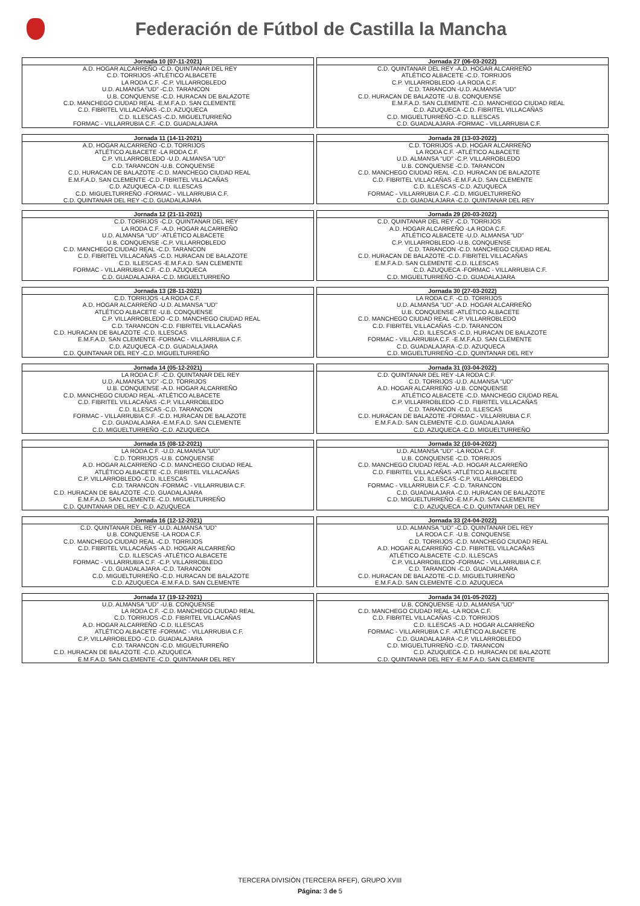Federación de Fútbol de Castilla la Mancha
| Jornada 10 (07-11-2021) |
| --- |
| A.D. HOGAR ALCARREÑO -C.D. QUINTANAR DEL REY |
| C.D. TORRIJOS -ATLÉTICO ALBACETE |
| LA RODA C.F. -C.P. VILLARROBLEDO |
| U.D. ALMANSA "UD" -C.D. TARANCON |
| U.B. CONQUENSE -C.D. HURACAN DE BALAZOTE |
| C.D. MANCHEGO CIUDAD REAL -E.M.F.A.D. SAN CLEMENTE |
| C.D. FIBRITEL VILLACAÑAS -C.D. AZUQUECA |
| C.D. ILLESCAS -C.D. MIGUELTURREÑO |
| FORMAC - VILLARRUBIA C.F. -C.D. GUADALAJARA |
| Jornada 27 (06-03-2022) |
| --- |
| C.D. QUINTANAR DEL REY -A.D. HOGAR ALCARREÑO |
| ATLÉTICO ALBACETE -C.D. TORRIJOS |
| C.P. VILLARROBLEDO -LA RODA C.F. |
| C.D. TARANCON -U.D. ALMANSA "UD" |
| C.D. HURACAN DE BALAZOTE -U.B. CONQUENSE |
| E.M.F.A.D. SAN CLEMENTE -C.D. MANCHEGO CIUDAD REAL |
| C.D. AZUQUECA -C.D. FIBRITEL VILLACAÑAS |
| C.D. MIGUELTURREÑO -C.D. ILLESCAS |
| C.D. GUADALAJARA -FORMAC - VILLARRUBIA C.F. |
| Jornada 11 (14-11-2021) |
| --- |
| A.D. HOGAR ALCARREÑO -C.D. TORRIJOS |
| ATLÉTICO ALBACETE -LA RODA C.F. |
| C.P. VILLARROBLEDO -U.D. ALMANSA "UD" |
| C.D. TARANCON -U.B. CONQUENSE |
| C.D. HURACAN DE BALAZOTE -C.D. MANCHEGO CIUDAD REAL |
| E.M.F.A.D. SAN CLEMENTE -C.D. FIBRITEL VILLACAÑAS |
| C.D. AZUQUECA -C.D. ILLESCAS |
| C.D. MIGUELTURREÑO -FORMAC - VILLARRUBIA C.F. |
| C.D. QUINTANAR DEL REY -C.D. GUADALAJARA |
| Jornada 28 (13-03-2022) |
| --- |
| C.D. TORRIJOS -A.D. HOGAR ALCARREÑO |
| LA RODA C.F. -ATLÉTICO ALBACETE |
| U.D. ALMANSA "UD" -C.P. VILLARROBLEDO |
| U.B. CONQUENSE -C.D. TARANCON |
| C.D. MANCHEGO CIUDAD REAL -C.D. HURACAN DE BALAZOTE |
| C.D. FIBRITEL VILLACAÑAS -E.M.F.A.D. SAN CLEMENTE |
| C.D. ILLESCAS -C.D. AZUQUECA |
| FORMAC - VILLARRUBIA C.F. -C.D. MIGUELTURREÑO |
| C.D. GUADALAJARA -C.D. QUINTANAR DEL REY |
| Jornada 12 (21-11-2021) |
| --- |
| C.D. TORRIJOS -C.D. QUINTANAR DEL REY |
| LA RODA C.F. -A.D. HOGAR ALCARREÑO |
| U.D. ALMANSA "UD" -ATLÉTICO ALBACETE |
| U.B. CONQUENSE -C.P. VILLARROBLEDO |
| C.D. MANCHEGO CIUDAD REAL -C.D. TARANCON |
| C.D. FIBRITEL VILLACAÑAS -C.D. HURACAN DE BALAZOTE |
| C.D. ILLESCAS -E.M.F.A.D. SAN CLEMENTE |
| FORMAC - VILLARRUBIA C.F. -C.D. AZUQUECA |
| C.D. GUADALAJARA -C.D. MIGUELTURREÑO |
| Jornada 29 (20-03-2022) |
| --- |
| C.D. QUINTANAR DEL REY -C.D. TORRIJOS |
| A.D. HOGAR ALCARREÑO -LA RODA C.F. |
| ATLÉTICO ALBACETE -U.D. ALMANSA "UD" |
| C.P. VILLARROBLEDO -U.B. CONQUENSE |
| C.D. TARANCON -C.D. MANCHEGO CIUDAD REAL |
| C.D. HURACAN DE BALAZOTE -C.D. FIBRITEL VILLACAÑAS |
| E.M.F.A.D. SAN CLEMENTE -C.D. ILLESCAS |
| C.D. AZUQUECA -FORMAC - VILLARRUBIA C.F. |
| C.D. MIGUELTURREÑO -C.D. GUADALAJARA |
| Jornada 13 (28-11-2021) |
| --- |
| C.D. TORRIJOS -LA RODA C.F. |
| A.D. HOGAR ALCARREÑO -U.D. ALMANSA "UD" |
| ATLÉTICO ALBACETE -U.B. CONQUENSE |
| C.P. VILLARROBLEDO -C.D. MANCHEGO CIUDAD REAL |
| C.D. TARANCON -C.D. FIBRITEL VILLACAÑAS |
| C.D. HURACAN DE BALAZOTE -C.D. ILLESCAS |
| E.M.F.A.D. SAN CLEMENTE -FORMAC - VILLARRUBIA C.F. |
| C.D. AZUQUECA -C.D. GUADALAJARA |
| C.D. QUINTANAR DEL REY -C.D. MIGUELTURREÑO |
| Jornada 30 (27-03-2022) |
| --- |
| LA RODA C.F. -C.D. TORRIJOS |
| U.D. ALMANSA "UD" -A.D. HOGAR ALCARREÑO |
| U.B. CONQUENSE -ATLÉTICO ALBACETE |
| C.D. MANCHEGO CIUDAD REAL -C.P. VILLARROBLEDO |
| C.D. FIBRITEL VILLACAÑAS -C.D. TARANCON |
| C.D. ILLESCAS -C.D. HURACAN DE BALAZOTE |
| FORMAC - VILLARRUBIA C.F. -E.M.F.A.D. SAN CLEMENTE |
| C.D. GUADALAJARA -C.D. AZUQUECA |
| C.D. MIGUELTURREÑO -C.D. QUINTANAR DEL REY |
| Jornada 14 (05-12-2021) |
| --- |
| LA RODA C.F. -C.D. QUINTANAR DEL REY |
| U.D. ALMANSA "UD" -C.D. TORRIJOS |
| U.B. CONQUENSE -A.D. HOGAR ALCARREÑO |
| C.D. MANCHEGO CIUDAD REAL -ATLÉTICO ALBACETE |
| C.D. FIBRITEL VILLACAÑAS -C.P. VILLARROBLEDO |
| C.D. ILLESCAS -C.D. TARANCON |
| FORMAC - VILLARRUBIA C.F. -C.D. HURACAN DE BALAZOTE |
| C.D. GUADALAJARA -E.M.F.A.D. SAN CLEMENTE |
| C.D. MIGUELTURREÑO -C.D. AZUQUECA |
| Jornada 31 (03-04-2022) |
| --- |
| C.D. QUINTANAR DEL REY -LA RODA C.F. |
| C.D. TORRIJOS -U.D. ALMANSA "UD" |
| A.D. HOGAR ALCARREÑO -U.B. CONQUENSE |
| ATLÉTICO ALBACETE -C.D. MANCHEGO CIUDAD REAL |
| C.P. VILLARROBLEDO -C.D. FIBRITEL VILLACAÑAS |
| C.D. TARANCON -C.D. ILLESCAS |
| C.D. HURACAN DE BALAZOTE -FORMAC - VILLARRUBIA C.F. |
| E.M.F.A.D. SAN CLEMENTE -C.D. GUADALAJARA |
| C.D. AZUQUECA -C.D. MIGUELTURREÑO |
| Jornada 15 (08-12-2021) |
| --- |
| LA RODA C.F. -U.D. ALMANSA "UD" |
| C.D. TORRIJOS -U.B. CONQUENSE |
| A.D. HOGAR ALCARREÑO -C.D. MANCHEGO CIUDAD REAL |
| ATLÉTICO ALBACETE -C.D. FIBRITEL VILLACAÑAS |
| C.P. VILLARROBLEDO -C.D. ILLESCAS |
| C.D. TARANCON -FORMAC - VILLARRUBIA C.F. |
| C.D. HURACAN DE BALAZOTE -C.D. GUADALAJARA |
| E.M.F.A.D. SAN CLEMENTE -C.D. MIGUELTURREÑO |
| C.D. QUINTANAR DEL REY -C.D. AZUQUECA |
| Jornada 32 (10-04-2022) |
| --- |
| U.D. ALMANSA "UD" -LA RODA C.F. |
| U.B. CONQUENSE -C.D. TORRIJOS |
| C.D. MANCHEGO CIUDAD REAL -A.D. HOGAR ALCARREÑO |
| C.D. FIBRITEL VILLACAÑAS -ATLÉTICO ALBACETE |
| C.D. ILLESCAS -C.P. VILLARROBLEDO |
| FORMAC - VILLARRUBIA C.F. -C.D. TARANCON |
| C.D. GUADALAJARA -C.D. HURACAN DE BALAZOTE |
| C.D. MIGUELTURREÑO -E.M.F.A.D. SAN CLEMENTE |
| C.D. AZUQUECA -C.D. QUINTANAR DEL REY |
| Jornada 16 (12-12-2021) |
| --- |
| C.D. QUINTANAR DEL REY -U.D. ALMANSA "UD" |
| U.B. CONQUENSE -LA RODA C.F. |
| C.D. MANCHEGO CIUDAD REAL -C.D. TORRIJOS |
| C.D. FIBRITEL VILLACAÑAS -A.D. HOGAR ALCARREÑO |
| C.D. ILLESCAS -ATLÉTICO ALBACETE |
| FORMAC - VILLARRUBIA C.F. -C.P. VILLARROBLEDO |
| C.D. GUADALAJARA -C.D. TARANCON |
| C.D. MIGUELTURREÑO -C.D. HURACAN DE BALAZOTE |
| C.D. AZUQUECA -E.M.F.A.D. SAN CLEMENTE |
| Jornada 33 (24-04-2022) |
| --- |
| U.D. ALMANSA "UD" -C.D. QUINTANAR DEL REY |
| LA RODA C.F. -U.B. CONQUENSE |
| C.D. TORRIJOS -C.D. MANCHEGO CIUDAD REAL |
| A.D. HOGAR ALCARREÑO -C.D. FIBRITEL VILLACAÑAS |
| ATLÉTICO ALBACETE -C.D. ILLESCAS |
| C.P. VILLARROBLEDO -FORMAC - VILLARRUBIA C.F. |
| C.D. TARANCON -C.D. GUADALAJARA |
| C.D. HURACAN DE BALAZOTE -C.D. MIGUELTURREÑO |
| E.M.F.A.D. SAN CLEMENTE -C.D. AZUQUECA |
| Jornada 17 (19-12-2021) |
| --- |
| U.D. ALMANSA "UD" -U.B. CONQUENSE |
| LA RODA C.F. -C.D. MANCHEGO CIUDAD REAL |
| C.D. TORRIJOS -C.D. FIBRITEL VILLACAÑAS |
| A.D. HOGAR ALCARREÑO -C.D. ILLESCAS |
| ATLÉTICO ALBACETE -FORMAC - VILLARRUBIA C.F. |
| C.P. VILLARROBLEDO -C.D. GUADALAJARA |
| C.D. TARANCON -C.D. MIGUELTURREÑO |
| C.D. HURACAN DE BALAZOTE -C.D. AZUQUECA |
| E.M.F.A.D. SAN CLEMENTE -C.D. QUINTANAR DEL REY |
| Jornada 34 (01-05-2022) |
| --- |
| U.B. CONQUENSE -U.D. ALMANSA "UD" |
| C.D. MANCHEGO CIUDAD REAL -LA RODA C.F. |
| C.D. FIBRITEL VILLACAÑAS -C.D. TORRIJOS |
| C.D. ILLESCAS -A.D. HOGAR ALCARREÑO |
| FORMAC - VILLARRUBIA C.F. -ATLÉTICO ALBACETE |
| C.D. GUADALAJARA -C.P. VILLARROBLEDO |
| C.D. MIGUELTURREÑO -C.D. TARANCON |
| C.D. AZUQUECA -C.D. HURACAN DE BALAZOTE |
| C.D. QUINTANAR DEL REY -E.M.F.A.D. SAN CLEMENTE |
TERCERA DIVISIÓN (TERCERA RFEF), GRUPO XVIII
Página: 3 de 5